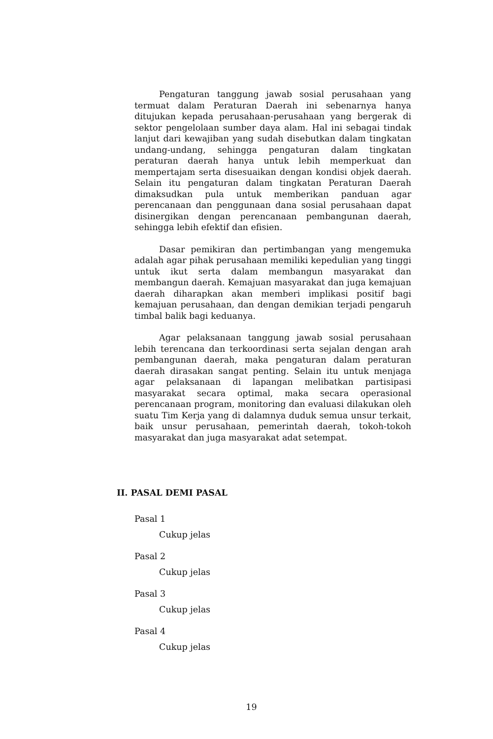Pengaturan tanggung jawab sosial perusahaan yang termuat dalam Peraturan Daerah ini sebenarnya hanya ditujukan kepada perusahaan-perusahaan yang bergerak di sektor pengelolaan sumber daya alam. Hal ini sebagai tindak lanjut dari kewajiban yang sudah disebutkan dalam tingkatan undang-undang, sehingga pengaturan dalam tingkatan peraturan daerah hanya untuk lebih memperkuat dan mempertajam serta disesuaikan dengan kondisi objek daerah. Selain itu pengaturan dalam tingkatan Peraturan Daerah dimaksudkan pula untuk memberikan panduan agar perencanaan dan penggunaan dana sosial perusahaan dapat disinergikan dengan perencanaan pembangunan daerah, sehingga lebih efektif dan efisien.
Dasar pemikiran dan pertimbangan yang mengemuka adalah agar pihak perusahaan memiliki kepedulian yang tinggi untuk ikut serta dalam membangun masyarakat dan membangun daerah. Kemajuan masyarakat dan juga kemajuan daerah diharapkan akan memberi implikasi positif bagi kemajuan perusahaan, dan dengan demikian terjadi pengaruh timbal balik bagi keduanya.
Agar pelaksanaan tanggung jawab sosial perusahaan lebih terencana dan terkoordinasi serta sejalan dengan arah pembangunan daerah, maka pengaturan dalam peraturan daerah dirasakan sangat penting. Selain itu untuk menjaga agar pelaksanaan di lapangan melibatkan partisipasi masyarakat secara optimal, maka secara operasional perencanaan program, monitoring dan evaluasi dilakukan oleh suatu Tim Kerja yang di dalamnya duduk semua unsur terkait, baik unsur perusahaan, pemerintah daerah, tokoh-tokoh masyarakat dan juga masyarakat adat setempat.
II. PASAL DEMI PASAL
Pasal 1
Cukup jelas
Pasal 2
Cukup jelas
Pasal 3
Cukup jelas
Pasal 4
Cukup jelas
19